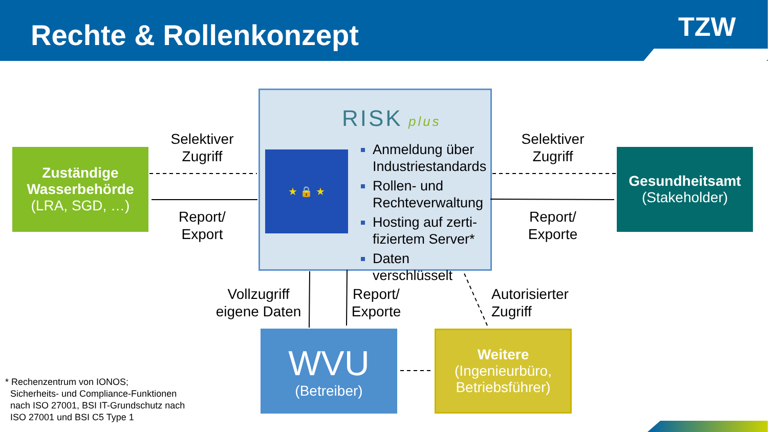Rechte & Rollenkonzept TZW
Zuständige Wasserbehörde
(LRA, SGD, …)
Selektiver Zugriff
Report/ Export
RISK plus
★ 🔒 ★
Anmeldung über Industriestandards
Rollen- und Rechteverwaltung
Hosting auf zerti-fiziertem Server*
Daten verschlüsselt
Selektiver Zugriff
Report/ Exporte
Gesundheitsamt
(Stakeholder)
Vollzugriff eigene Daten
Report/ Exporte
Autorisierter Zugriff
WVU
(Betreiber)
Weitere
(Ingenieurbüro, Betriebsführer)
* Rechenzentrum von IONOS;
Sicherheits- und Compliance-Funktionen
nach ISO 27001, BSI IT-Grundschutz nach
ISO 27001 und BSI C5 Type 1